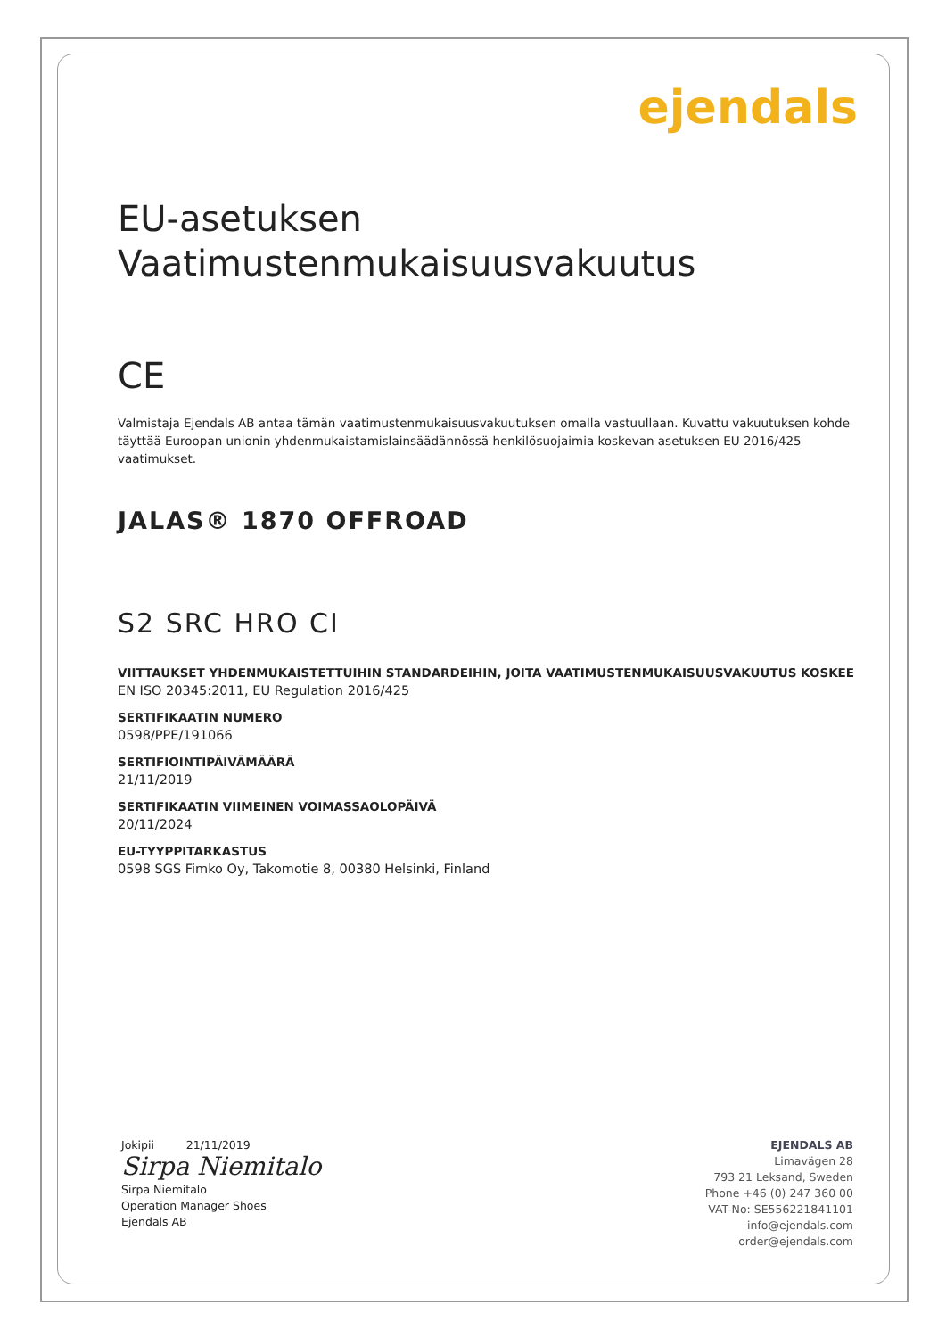ejendals
EU-asetuksen
Vaatimustenmukaisuusvakuutus
CE
Valmistaja Ejendals AB antaa tämän vaatimustenmukaisuusvakuutuksen omalla vastuullaan. Kuvattu vakuutuksen kohde täyttää Euroopan unionin yhdenmukaistamislainsäädännössä henkilösuojaimia koskevan asetuksen EU 2016/425 vaatimukset.
JALAS® 1870 OFFROAD
S2 SRC HRO CI
VIITTAUKSET YHDENMUKAISTETTUIHIN STANDARDEIHIN, JOITA VAATIMUSTENMUKAISUUSVAKUUTUS KOSKEE
EN ISO 20345:2011, EU Regulation 2016/425
SERTIFIKAATIN NUMERO
0598/PPE/191066
SERTIFIOINTIPÄIVÄMÄÄRÄ
21/11/2019
SERTIFIKAATIN VIIMEINEN VOIMASSAOLOPÄIVÄ
20/11/2024
EU-TYYPPITARKASTUS
0598 SGS Fimko Oy, Takomotie 8, 00380 Helsinki, Finland
Jokipii 21/11/2019
Sirpa Niemitalo
Sirpa Niemitalo
Operation Manager Shoes
Ejendals AB
EJENDALS AB
Limavägen 28
793 21 Leksand, Sweden
Phone +46 (0) 247 360 00
VAT-No: SE556221841101
info@ejendals.com
order@ejendals.com